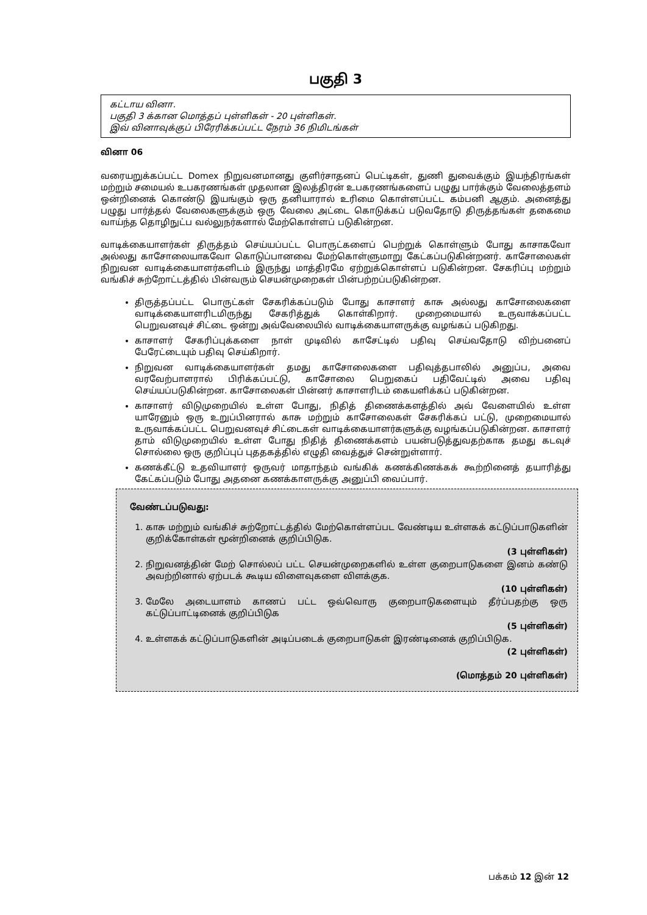பகுதி 3
கட்டாய வினா.
பகுதி 3 க்கான மொத்தப் புள்ளிகள் - 20 புள்ளிகள்.
இவ் வினாவுக்குப் பிரேரிக்கப்பட்ட நேரம் 36 நிமிடங்கள்
வினா 06
வரையறுக்கப்பட்ட Domex நிறுவனமானது குளிர்சாதனப் பெட்டிகள், துணி துவைக்கும் இயந்திரங்கள் மற்றும் சமையல் உபகரணங்கள் முதலான இலத்திரன் உபகரணங்களைப் பழுது பார்க்கும் வேலைத்தளம் ஒன்றினைக் கொண்டு இயங்கும் ஒரு தனியாரால் உரிமை கொள்ளப்பட்ட கம்பனி ஆகும். அனைத்து பழுது பார்த்தல் வேலைகளுக்கும் ஒரு வேலை அட்டை கொடுக்கப் படுவதோடு திருத்தங்கள் தகைமை வாய்ந்த தொழிநுட்ப வல்லுநர்களால் மேற்கொள்ளப் படுகின்றன.
வாடிக்கையாளர்கள் திருத்தம் செய்யப்பட்ட பொருட்களைப் பெற்றுக் கொள்ளும் போது காசாகவோ அல்லது காசோலையாகவோ கொடுப்பானவை மேற்கொள்ளுமாறு கேட்கப்படுகின்றனர். காசோலைகள் நிறுவன வாடிக்கையாளர்களிடம் இருந்து மாத்திரமே ஏற்றுக்கொள்ளப் படுகின்றன. சேகரிப்பு மற்றும் வங்கிச் சுற்றோட்டத்தில் பின்வரும் செயன்முறைகள் பின்பற்றப்படுகின்றன.
திருத்தப்பட்ட பொருட்கள் சேகரிக்கப்படும் போது காசாளர் காசு அல்லது காசோலைகளை வாடிக்கையாளரிடமிருந்து சேகரித்துக் கொள்கிறார். முறைமையால் உருவாக்கப்பட்ட பெறுவனவுச் சிட்டை ஒன்று அவ்வேலையில் வாடிக்கையாளருக்கு வழங்கப் படுகிறது.
காசாளர் சேகரிப்புக்களை நாள் முடிவில் காசேட்டில் பதிவு செய்வதோடு விற்பனைப் பேரேட்டையும் பதிவு செய்கிறார்.
நிறுவன வாடிக்கையாளர்கள் தமது காசோலைகளை பதிவுத்தபாலில் அனுப்ப, அவை வரவேற்பாளரால் பிரிக்கப்பட்டு, காசோலை பெறுகைப் பதிவேட்டில் அவை பதிவு செய்யப்படுகின்றன. காசோலைகள் பின்னர் காசாளரிடம் கையளிக்கப் படுகின்றன.
காசாளர் விடுமுறையில் உள்ள போது, நிதித் திணைக்களத்தில் அவ் வேளையில் உள்ள யாரேனும் ஒரு உறுப்பினரால் காசு மற்றும் காசோலைகள் சேகரிக்கப் பட்டு, முறைமையால் உருவாக்கப்பட்ட பெறுவனவுச் சிட்டைகள் வாடிக்கையாளர்களுக்கு வழங்கப்படுகின்றன. காசாளர் தாம் விடுமுறையில் உள்ள போது நிதித் திணைக்களம் பயன்படுத்துவதற்காக தமது கடவுச் சொல்லை ஒரு குறிப்புப் புததகத்தில் எழுதி வைத்துச் சென்றுள்ளார்.
கணக்கீட்டு உதவியாளர் ஒருவர் மாதாந்தம் வங்கிக் கணக்கிணக்கக் கூற்றினைத் தயாரித்து கேட்கப்படும் போது அதனை கணக்காளருக்கு அனுப்பி வைப்பார்.
வேண்டப்படுவது:
1. காசு மற்றும் வங்கிச் சுற்றோட்டத்தில் மேற்கொள்ளப்பட வேண்டிய உள்ளகக் கட்டுப்பாடுகளின் குறிக்கோள்கள் மூன்றினைக் குறிப்பிடுக.
(3 புள்ளிகள்)
2. நிறுவனத்தின் மேற் சொல்லப் பட்ட செயன்முறைகளில் உள்ள குறைபாடுகளை இனம் கண்டு அவற்றினால் ஏற்படக் கூடிய விளைவுகளை விளக்குக.
(10 புள்ளிகள்)
3. மேலே அடையாளம் காணப் பட்ட ஒவ்வொரு குறைபாடுகளையும் தீர்ப்பதற்கு ஒரு கட்டுப்பாட்டினைக் குறிப்பிடுக
(5 புள்ளிகள்)
4. உள்ளகக் கட்டுப்பாடுகளின் அடிப்படைக் குறைபாடுகள் இரண்டினைக் குறிப்பிடுக.
(2 புள்ளிகள்)
(மொத்தம் 20 புள்ளிகள்)
பக்கம் 12 இன் 12